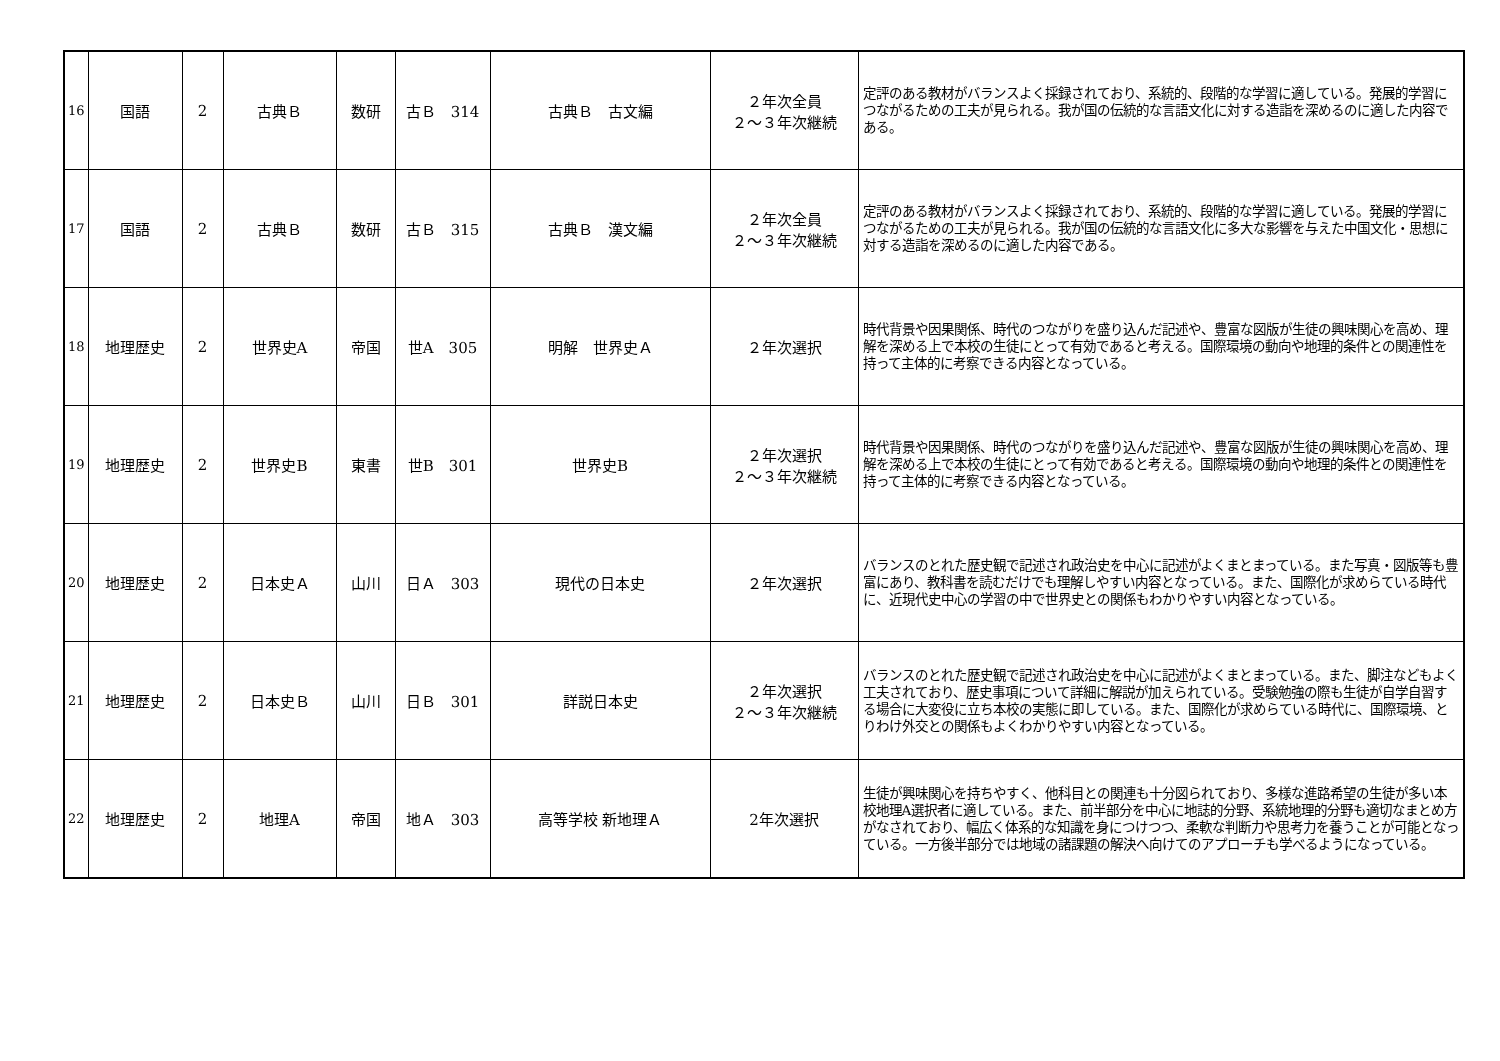| 16 | 国語 | 2 | 古典Ｂ | 数研 | 古Ｂ 314 | 古典Ｂ 古文編 | ２年次全員 ２～３年次継続 | 定評のある教材がバランスよく採録されており、系統的、段階的な学習に適している。発展的学習につながるための工夫が見られる。我が国の伝統的な言語文化に対する造詣を深めるのに適した内容である。 |
| 17 | 国語 | 2 | 古典Ｂ | 数研 | 古Ｂ 315 | 古典Ｂ 漢文編 | ２年次全員 ２～３年次継続 | 定評のある教材がバランスよく採録されており、系統的、段階的な学習に適している。発展的学習につながるための工夫が見られる。我が国の伝統的な言語文化に多大な影響を与えた中国文化・思想に対する造詣を深めるのに適した内容である。 |
| 18 | 地理歴史 | 2 | 世界史A | 帝国 | 世A 305 | 明解 世界史Ａ | ２年次選択 | 時代背景や因果関係、時代のつながりを盛り込んだ記述や、豊富な図版が生徒の興味関心を高め、理解を深める上で本校の生徒にとって有効であると考える。国際環境の動向や地理的条件との関連性を持って主体的に考察できる内容となっている。 |
| 19 | 地理歴史 | 2 | 世界史B | 東書 | 世B 301 | 世界史B | ２年次選択 ２～３年次継続 | 時代背景や因果関係、時代のつながりを盛り込んだ記述や、豊富な図版が生徒の興味関心を高め、理解を深める上で本校の生徒にとって有効であると考える。国際環境の動向や地理的条件との関連性を持って主体的に考察できる内容となっている。 |
| 20 | 地理歴史 | 2 | 日本史Ａ | 山川 | 日Ａ 303 | 現代の日本史 | ２年次選択 | バランスのとれた歴史観で記述され政治史を中心に記述がよくまとまっている。また写真・図版等も豊富にあり、教科書を読むだけでも理解しやすい内容となっている。また、国際化が求めらている時代に、近現代史中心の学習の中で世界史との関係もわかりやすい内容となっている。 |
| 21 | 地理歴史 | 2 | 日本史Ｂ | 山川 | 日Ｂ 301 | 詳説日本史 | ２年次選択 ２～３年次継続 | バランスのとれた歴史観で記述され政治史を中心に記述がよくまとまっている。また、脚注などもよく工夫されており、歴史事項について詳細に解説が加えられている。受験勉強の際も生徒が自学自習する場合に大変役に立ち本校の実態に即している。また、国際化が求めらている時代に、国際環境、とりわけ外交との関係もよくわかりやすい内容となっている。 |
| 22 | 地理歴史 | 2 | 地理A | 帝国 | 地Ａ 303 | 高等学校 新地理Ａ | 2年次選択 | 生徒が興味関心を持ちやすく、他科目との関連も十分図られており、多様な進路希望の生徒が多い本校地理A選択者に適している。また、前半部分を中心に地誌的分野、系統地理的分野も適切なまとめ方がなされており、幅広く体系的な知識を身につけつつ、柔軟な判断力や思考力を養うことが可能となっている。一方後半部分では地域の諸課題の解決へ向けてのアプローチも学べるようになっている。 |